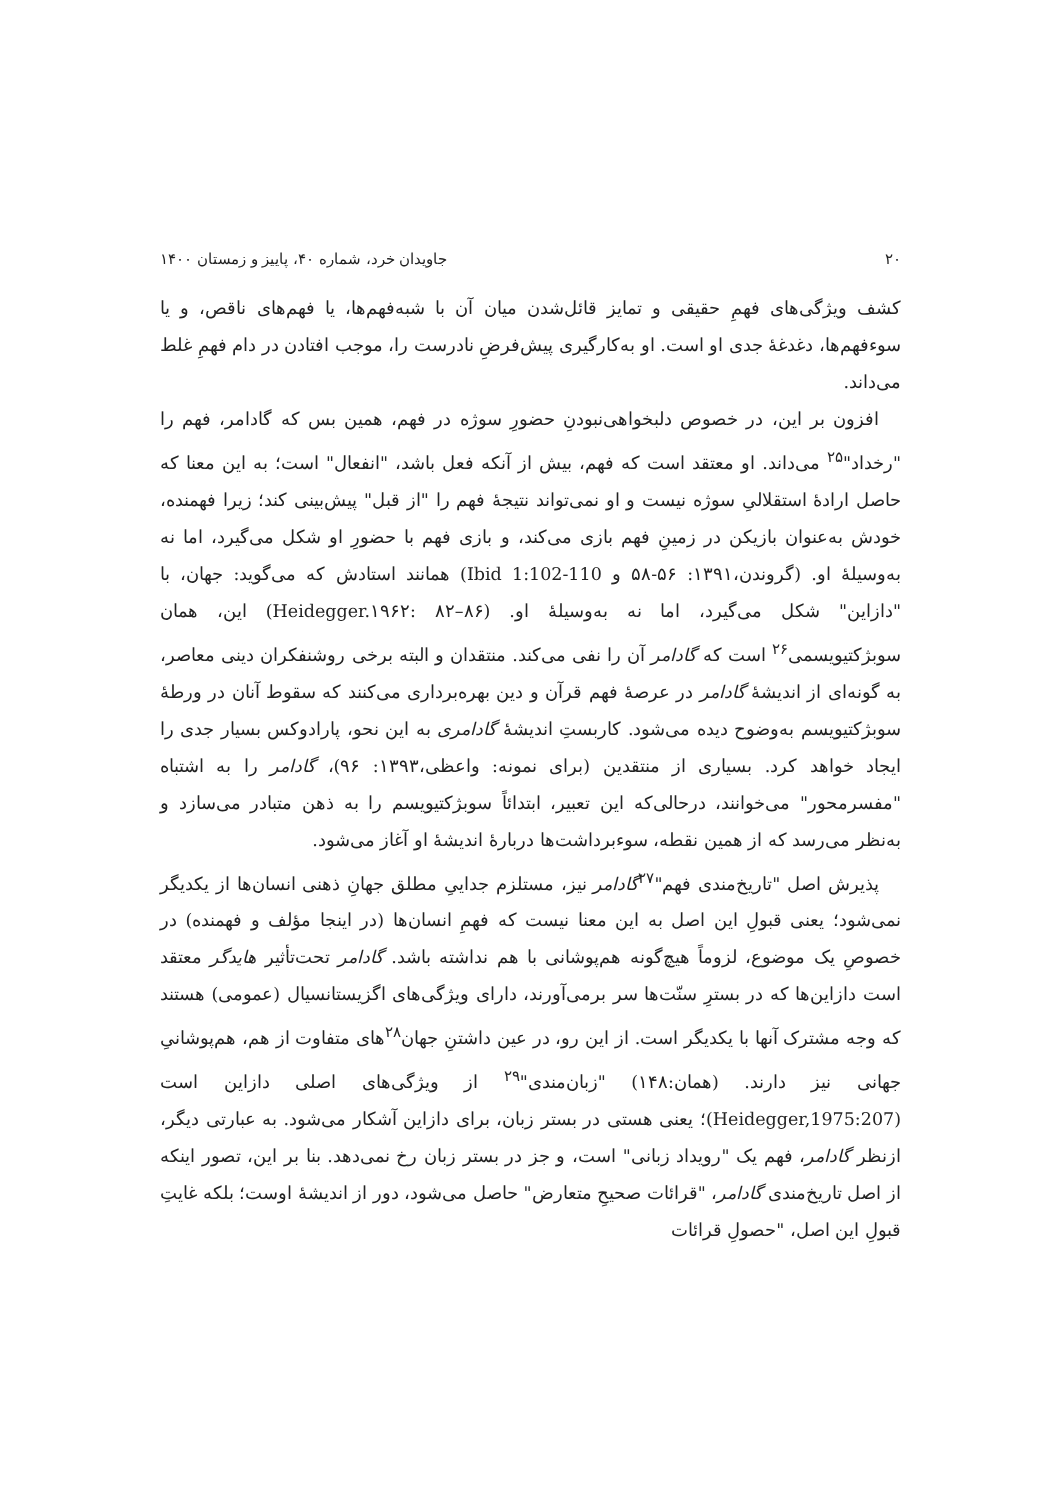۲۰ جاویدان خرد، شماره ۴۰، پاییز و زمستان ۱۴۰۰
کشف ویژگی‌های فهمِ حقیقی و تمایز قائل‌شدن میان آن با شبه‌فهم‌ها، یا فهم‌های ناقص، و یا سوءفهم‌ها، دغدغهٔ جدی او است. او به‌کارگیری پیش‌فرضِ نادرست را، موجب افتادن در دام فهمِ غلط می‌داند.
افزون بر این، در خصوص دلبخواهی‌نبودنِ حضورِ سوژه در فهم، همین بس که گادامر، فهم را "رخداد"<sup>۲۵</sup> می‌داند. او معتقد است که فهم، بیش از آنکه فعل باشد، "انفعال" است؛ به این معنا که حاصل ارادهٔ استقلالیِ سوژه نیست و او نمی‌تواند نتیجهٔ فهم را "از قبل" پیش‌بینی کند؛ زیرا فهمنده، خودش به‌عنوان بازیکن در زمینِ فهم بازی می‌کند، و بازی فهم با حضورِ او شکل می‌گیرد، اما نه به‌وسیلهٔ او. (گروندن،۱۳۹۱: ۵۶-۵۸ و Ibid 1:102-110) همانند استادش که می‌گوید: جهان، با "دازاین" شکل می‌گیرد، اما نه به‌وسیلهٔ او. (Heidegger.۱۹۶۲: ۸۲–۸۶) این، همان سوبژکتیویسمی<sup>۲۶</sup> است که گادامر آن را نفی می‌کند. منتقدان و البته برخی روشنفکران دینی معاصر، به گونه‌ای از اندیشهٔ گادامر در عرصهٔ فهم قرآن و دین بهره‌برداری می‌کنند که سقوط آنان در ورطهٔ سوبژکتیویسم به‌وضوح دیده می‌شود. کاربستِ اندیشهٔ گادامری به این نحو، پارادوکس بسیار جدی را ایجاد خواهد کرد. بسیاری از منتقدین (برای نمونه: واعظی،۱۳۹۳: ۹۶)، گادامر را به اشتباه "مفسرمحور" می‌خوانند، درحالی‌که این تعبیر، ابتدائاً سوبژکتیویسم را به ذهن متبادر می‌سازد و به‌نظر می‌رسد که از همین نقطه، سوءبرداشت‌ها دربارهٔ اندیشهٔ او آغاز می‌شود.
پذیرش اصل "تاریخ‌مندی فهم"<sup>۲۷</sup>گادامر نیز، مستلزم جداییِ مطلق جهانِ ذهنی انسان‌ها از یکدیگر نمی‌شود؛ یعنی قبولِ این اصل به این معنا نیست که فهمِ انسان‌ها (در اینجا مؤلف و فهمنده) در خصوصِ یک موضوع، لزوماً هیچ‌گونه هم‌پوشانی با هم نداشته باشد. گادامر تحت‌تأثیر هایدگر معتقد است دازاین‌ها که در بسترِ سنّت‌ها سر برمی‌آورند، دارای ویژگی‌های اگزیستانسیال (عمومی) هستند که وجه مشترک آنها با یکدیگر است. از این رو، در عین داشتنِ جهان<sup>۲۸</sup>های متفاوت از هم، هم‌پوشانیِ جهانی نیز دارند. (همان:۱۴۸) "زبان‌مندی"<sup>۲۹</sup> از ویژگی‌های اصلی دازاین است (Heidegger,1975:207)؛ یعنی هستی در بستر زبان، برای دازاین آشکار می‌شود. به عبارتی دیگر، ازنظر گادامر، فهم یک "رویداد زبانی" است، و جز در بستر زبان رخ نمی‌دهد. بنا بر این، تصور اینکه از اصل تاریخ‌مندی گادامر، "قرائات صحیحِ متعارض" حاصل می‌شود، دور از اندیشهٔ اوست؛ بلکه غایتِ قبولِ این اصل، "حصولِ قرائات